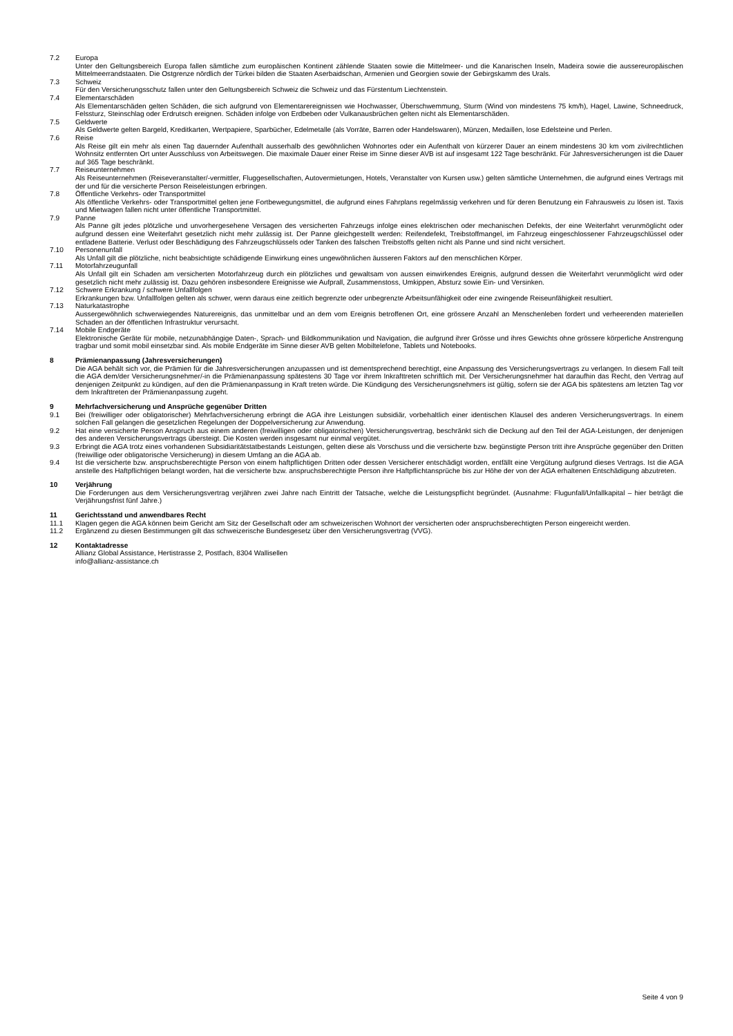7.2 Europa
Unter den Geltungsbereich Europa fallen sämtliche zum europäischen Kontinent zählende Staaten sowie die Mittelmeer- und die Kanarischen Inseln, Madeira sowie die aussereuropäischen Mittelmeerrandstaaten. Die Ostgrenze nördlich der Türkei bilden die Staaten Aserbaidschan, Armenien und Georgien sowie der Gebirgskamm des Urals.
7.3 Schweiz
Für den Versicherungsschutz fallen unter den Geltungsbereich Schweiz die Schweiz und das Fürstentum Liechtenstein.
7.4 Elementarschäden
Als Elementarschäden gelten Schäden, die sich aufgrund von Elementarereignissen wie Hochwasser, Überschwemmung, Sturm (Wind von mindestens 75 km/h), Hagel, Lawine, Schneedruck, Felssturz, Steinschlag oder Erdrutsch ereignen. Schäden infolge von Erdbeben oder Vulkanausbrüchen gelten nicht als Elementarschäden.
7.5 Geldwerte
Als Geldwerte gelten Bargeld, Kreditkarten, Wertpapiere, Sparbücher, Edelmetalle (als Vorräte, Barren oder Handelswaren), Münzen, Medaillen, lose Edelsteine und Perlen.
7.6 Reise
Als Reise gilt ein mehr als einen Tag dauernder Aufenthalt ausserhalb des gewöhnlichen Wohnortes oder ein Aufenthalt von kürzerer Dauer an einem mindestens 30 km vom zivilrechtlichen Wohnsitz entfernten Ort unter Ausschluss von Arbeitswegen. Die maximale Dauer einer Reise im Sinne dieser AVB ist auf insgesamt 122 Tage beschränkt. Für Jahresversicherungen ist die Dauer auf 365 Tage beschränkt.
7.7 Reiseunternehmen
Als Reiseunternehmen (Reiseveranstalter/-vermittler, Fluggesellschaften, Autovermietungen, Hotels, Veranstalter von Kursen usw.) gelten sämtliche Unternehmen, die aufgrund eines Vertrags mit der und für die versicherte Person Reiseleistungen erbringen.
7.8 Öffentliche Verkehrs- oder Transportmittel
Als öffentliche Verkehrs- oder Transportmittel gelten jene Fortbewegungsmittel, die aufgrund eines Fahrplans regelmässig verkehren und für deren Benutzung ein Fahrausweis zu lösen ist. Taxis und Mietwagen fallen nicht unter öffentliche Transportmittel.
7.9 Panne
Als Panne gilt jedes plötzliche und unvorhergesehene Versagen des versicherten Fahrzeugs infolge eines elektrischen oder mechanischen Defekts, der eine Weiterfahrt verunmöglicht oder aufgrund dessen eine Weiterfahrt gesetzlich nicht mehr zulässig ist. Der Panne gleichgestellt werden: Reifendefekt, Treibstoffmangel, im Fahrzeug eingeschlossener Fahrzeugschlüssel oder entladene Batterie. Verlust oder Beschädigung des Fahrzeugschlüssels oder Tanken des falschen Treibstoffs gelten nicht als Panne und sind nicht versichert.
7.10 Personenunfall
Als Unfall gilt die plötzliche, nicht beabsichtigte schädigende Einwirkung eines ungewöhnlichen äusseren Faktors auf den menschlichen Körper.
7.11 Motorfahrzeugunfall
Als Unfall gilt ein Schaden am versicherten Motorfahrzeug durch ein plötzliches und gewaltsam von aussen einwirkendes Ereignis, aufgrund dessen die Weiterfahrt verunmöglicht wird oder gesetzlich nicht mehr zulässig ist. Dazu gehören insbesondere Ereignisse wie Aufprall, Zusammenstoss, Umkippen, Absturz sowie Ein- und Versinken.
7.12 Schwere Erkrankung / schwere Unfallfolgen
Erkrankungen bzw. Unfallfolgen gelten als schwer, wenn daraus eine zeitlich begrenzte oder unbegrenzte Arbeitsunfähigkeit oder eine zwingende Reiseunfähigkeit resultiert.
7.13 Naturkatastrophe
Aussergewöhnlich schwerwiegendes Naturereignis, das unmittelbar und an dem vom Ereignis betroffenen Ort, eine grössere Anzahl an Menschenleben fordert und verheerenden materiellen Schaden an der öffentlichen Infrastruktur verursacht.
7.14 Mobile Endgeräte
Elektronische Geräte für mobile, netzunabhängige Daten-, Sprach- und Bildkommunikation und Navigation, die aufgrund ihrer Grösse und ihres Gewichts ohne grössere körperliche Anstrengung tragbar und somit mobil einsetzbar sind. Als mobile Endgeräte im Sinne dieser AVB gelten Mobiltelefone, Tablets und Notebooks.
8 Prämienanpassung (Jahresversicherungen)
Die AGA behält sich vor, die Prämien für die Jahresversicherungen anzupassen und ist dementsprechend berechtigt, eine Anpassung des Versicherungsvertrags zu verlangen. In diesem Fall teilt die AGA dem/der Versicherungsnehmer/-in die Prämienanpassung spätestens 30 Tage vor ihrem Inkrafttreten schriftlich mit. Der Versicherungsnehmer hat daraufhin das Recht, den Vertrag auf denjenigen Zeitpunkt zu kündigen, auf den die Prämienanpassung in Kraft treten würde. Die Kündigung des Versicherungsnehmers ist gültig, sofern sie der AGA bis spätestens am letzten Tag vor dem Inkrafttreten der Prämienanpassung zugeht.
9 Mehrfachversicherung und Ansprüche gegenüber Dritten
9.1 Bei (freiwilliger oder obligatorischer) Mehrfachversicherung erbringt die AGA ihre Leistungen subsidiär, vorbehaltlich einer identischen Klausel des anderen Versicherungsvertrags. In einem solchen Fall gelangen die gesetzlichen Regelungen der Doppelversicherung zur Anwendung.
9.2 Hat eine versicherte Person Anspruch aus einem anderen (freiwilligen oder obligatorischen) Versicherungsvertrag, beschränkt sich die Deckung auf den Teil der AGA-Leistungen, der denjenigen des anderen Versicherungsvertrags übersteigt. Die Kosten werden insgesamt nur einmal vergütet.
9.3 Erbringt die AGA trotz eines vorhandenen Subsidiaritätstatbestands Leistungen, gelten diese als Vorschuss und die versicherte bzw. begünstigte Person tritt ihre Ansprüche gegenüber den Dritten (freiwillige oder obligatorische Versicherung) in diesem Umfang an die AGA ab.
9.4 Ist die versicherte bzw. anspruchsberechtigte Person von einem haftpflichtigen Dritten oder dessen Versicherer entschädigt worden, entfällt eine Vergütung aufgrund dieses Vertrags. Ist die AGA anstelle des Haftpflichtigen belangt worden, hat die versicherte bzw. anspruchsberechtigte Person ihre Haftpflichtansprüche bis zur Höhe der von der AGA erhaltenen Entschädigung abzutreten.
10 Verjährung
Die Forderungen aus dem Versicherungsvertrag verjähren zwei Jahre nach Eintritt der Tatsache, welche die Leistungspflicht begründet. (Ausnahme: Flugunfall/Unfallkapital – hier beträgt die Verjährungsfrist fünf Jahre.)
11 Gerichtsstand und anwendbares Recht
11.1 Klagen gegen die AGA können beim Gericht am Sitz der Gesellschaft oder am schweizerischen Wohnort der versicherten oder anspruchsberechtigten Person eingereicht werden.
11.2 Ergänzend zu diesen Bestimmungen gilt das schweizerische Bundesgesetz über den Versicherungsvertrag (VVG).
12 Kontaktadresse
Allianz Global Assistance, Hertistrasse 2, Postfach, 8304 Wallisellen
info@allianz-assistance.ch
Seite 4 von 9